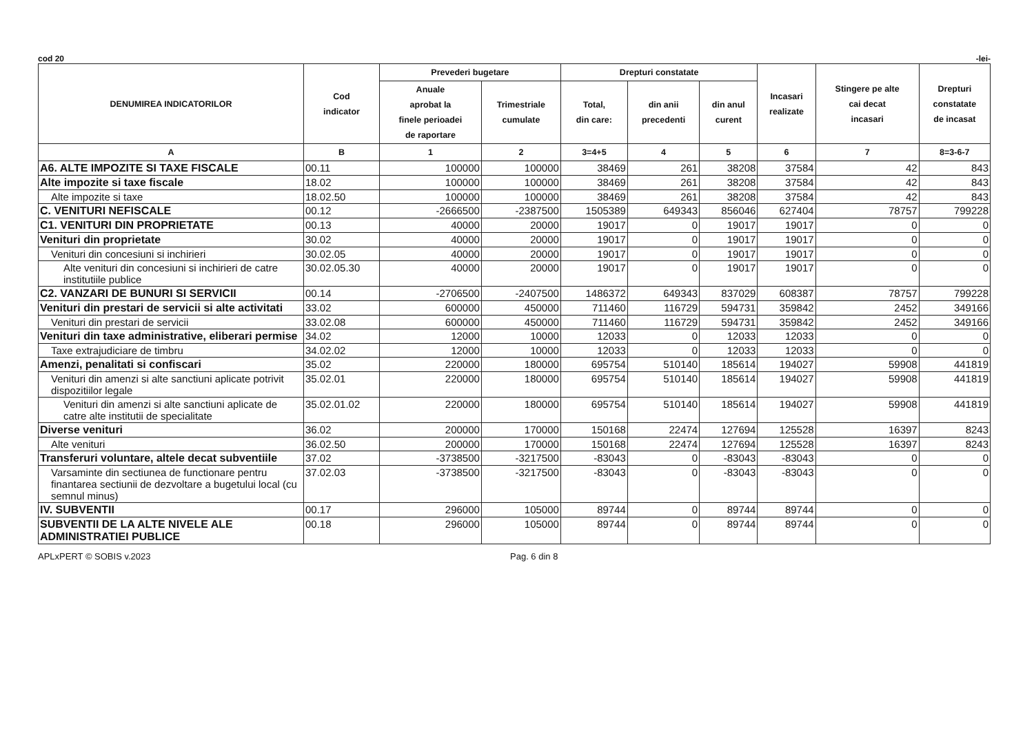cod 20 -lei-
| DENUMIREA INDICATORILOR | Cod indicator | Prevederi bugetare | | Drepturi constatate | | | Incasari realizate | Stingere pe alte cai decat incasari | Drepturi constatate de incasat |
| --- | --- | --- | --- | --- | --- | --- | --- | --- | --- |
| | | Anuale aprobat la finele perioadei de raportare | Trimestriale cumulate | Total, din care: | din anii precedenti | din anul curent | | | |
| A | B | 1 | 2 | 3=4+5 | 4 | 5 | 6 | 7 | 8=3-6-7 |
| A6. ALTE IMPOZITE SI TAXE FISCALE | 00.11 | 100000 | 100000 | 38469 | 261 | 38208 | 37584 | 42 | 843 |
| Alte impozite si taxe fiscale | 18.02 | 100000 | 100000 | 38469 | 261 | 38208 | 37584 | 42 | 843 |
| Alte impozite si taxe | 18.02.50 | 100000 | 100000 | 38469 | 261 | 38208 | 37584 | 42 | 843 |
| C. VENITURI NEFISCALE | 00.12 | -2666500 | -2387500 | 1505389 | 649343 | 856046 | 627404 | 78757 | 799228 |
| C1. VENITURI DIN PROPRIETATE | 00.13 | 40000 | 20000 | 19017 | 0 | 19017 | 19017 | 0 | 0 |
| Venituri din proprietate | 30.02 | 40000 | 20000 | 19017 | 0 | 19017 | 19017 | 0 | 0 |
| Venituri din concesiuni si inchirieri | 30.02.05 | 40000 | 20000 | 19017 | 0 | 19017 | 19017 | 0 | 0 |
| Alte venituri din concesiuni si inchirieri de catre institutiile publice | 30.02.05.30 | 40000 | 20000 | 19017 | 0 | 19017 | 19017 | 0 | 0 |
| C2. VANZARI DE BUNURI SI SERVICII | 00.14 | -2706500 | -2407500 | 1486372 | 649343 | 837029 | 608387 | 78757 | 799228 |
| Venituri din prestari de servicii si alte activitati | 33.02 | 600000 | 450000 | 711460 | 116729 | 594731 | 359842 | 2452 | 349166 |
| Venituri din prestari de servicii | 33.02.08 | 600000 | 450000 | 711460 | 116729 | 594731 | 359842 | 2452 | 349166 |
| Venituri din taxe administrative, eliberari permise | 34.02 | 12000 | 10000 | 12033 | 0 | 12033 | 12033 | 0 | 0 |
| Taxe extrajudiciare de timbru | 34.02.02 | 12000 | 10000 | 12033 | 0 | 12033 | 12033 | 0 | 0 |
| Amenzi, penalitati si confiscari | 35.02 | 220000 | 180000 | 695754 | 510140 | 185614 | 194027 | 59908 | 441819 |
| Venituri din amenzi si alte sanctiuni aplicate potrivit dispozitiilor legale | 35.02.01 | 220000 | 180000 | 695754 | 510140 | 185614 | 194027 | 59908 | 441819 |
| Venituri din amenzi si alte sanctiuni aplicate de catre alte institutii de specialitate | 35.02.01.02 | 220000 | 180000 | 695754 | 510140 | 185614 | 194027 | 59908 | 441819 |
| Diverse venituri | 36.02 | 200000 | 170000 | 150168 | 22474 | 127694 | 125528 | 16397 | 8243 |
| Alte venituri | 36.02.50 | 200000 | 170000 | 150168 | 22474 | 127694 | 125528 | 16397 | 8243 |
| Transferuri voluntare, altele decat subventiile | 37.02 | -3738500 | -3217500 | -83043 | 0 | -83043 | -83043 | 0 | 0 |
| Varsaminte din sectiunea de functionare pentru finantarea sectiunii de dezvoltare a bugetului local (cu semnul minus) | 37.02.03 | -3738500 | -3217500 | -83043 | 0 | -83043 | -83043 | 0 | 0 |
| IV. SUBVENTII | 00.17 | 296000 | 105000 | 89744 | 0 | 89744 | 89744 | 0 | 0 |
| SUBVENTII DE LA ALTE NIVELE ALE ADMINISTRATIEI PUBLICE | 00.18 | 296000 | 105000 | 89744 | 0 | 89744 | 89744 | 0 | 0 |
APLxPERT © SOBIS v.2023 Pag. 6 din 8